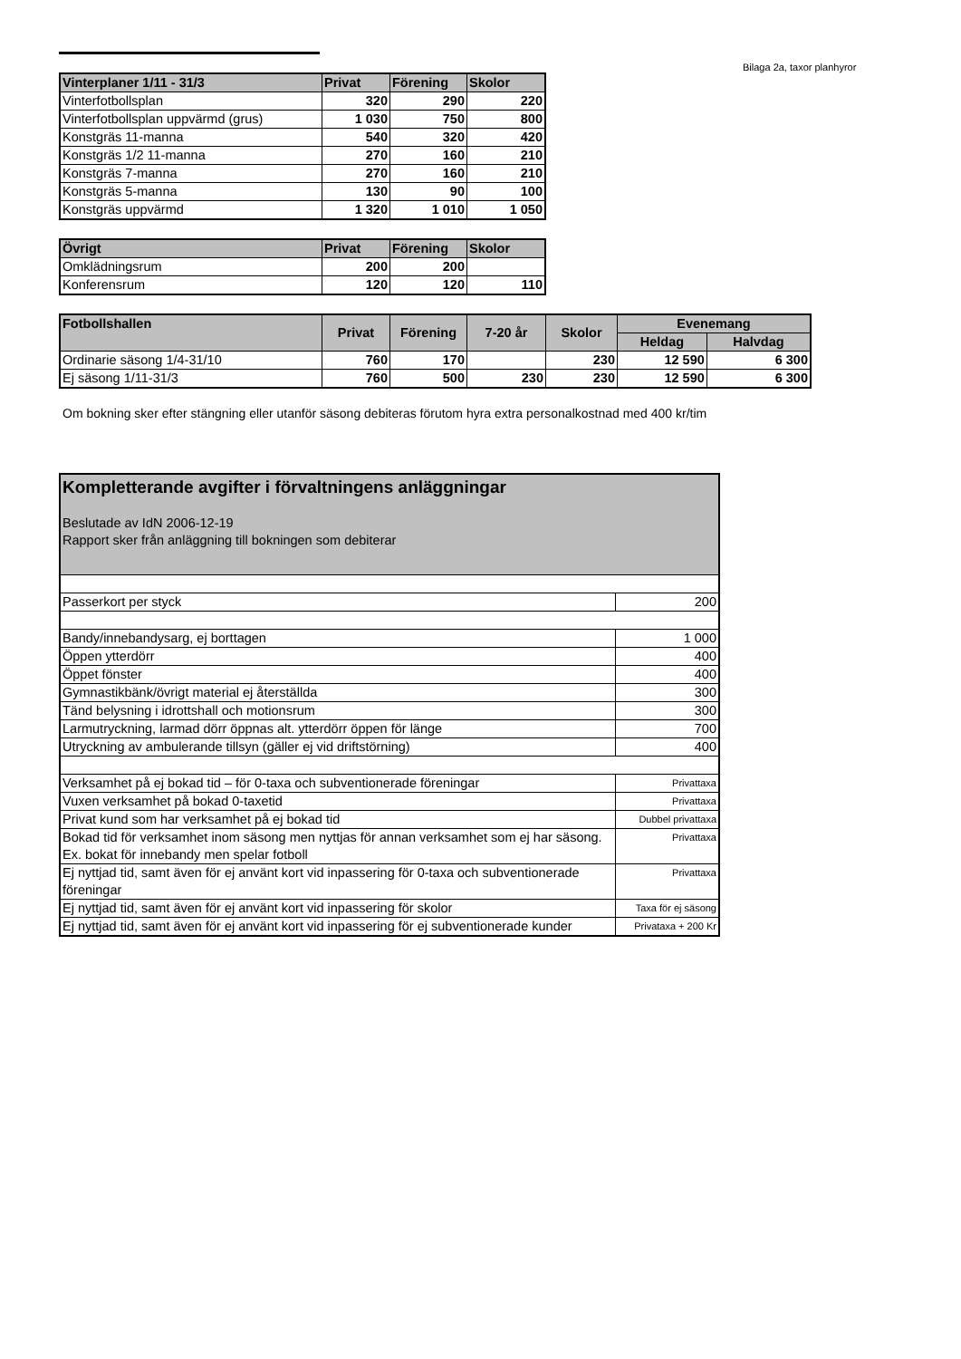Bilaga 2a, taxor planhyror
| Vinterplaner 1/11 - 31/3 | Privat | Förening | Skolor |
| --- | --- | --- | --- |
| Vinterfotbollsplan | 320 | 290 | 220 |
| Vinterfotbollsplan uppvärmd (grus) | 1 030 | 750 | 800 |
| Konstgräs 11-manna | 540 | 320 | 420 |
| Konstgräs 1/2 11-manna | 270 | 160 | 210 |
| Konstgräs 7-manna | 270 | 160 | 210 |
| Konstgräs 5-manna | 130 | 90 | 100 |
| Konstgräs uppvärmd | 1 320 | 1 010 | 1 050 |
| Övrigt | Privat | Förening | Skolor |
| --- | --- | --- | --- |
| Omklädningsrum | 200 | 200 | |
| Konferensrum | 120 | 120 | 110 |
| Fotbollshallen | Privat | Förening | 7-20 år | Skolor | Evenemang | |
| --- | --- | --- | --- | --- | --- | --- |
| | | | | | Heldag | Halvdag |
| Ordinarie säsong 1/4-31/10 | 760 | 170 | | 230 | 12 590 | 6 300 |
| Ej säsong 1/11-31/3 | 760 | 500 | 230 | 230 | 12 590 | 6 300 |
Om bokning sker efter stängning eller utanför säsong debiteras förutom hyra extra personalkostnad med 400 kr/tim
| Kompletterande avgifter i förvaltningens anläggningar Beslutade av IdN 2006-12-19 Rapport sker från anläggning till bokningen som debiterar | |
| --- | --- |
| Passerkort per styck | 200 |
| Bandy/innebandysarg, ej borttagen | 1 000 |
| Öppen ytterdörr | 400 |
| Öppet fönster | 400 |
| Gymnastikbänk/övrigt material ej återställda | 300 |
| Tänd belysning i idrottshall och motionsrum | 300 |
| Larmutryckning, larmad dörr öppnas alt. ytterdörr öppen för länge | 700 |
| Utryckning av ambulerande tillsyn (gäller ej vid driftstörning) | 400 |
| Verksamhet på ej bokad tid – för 0-taxa och subventionerade föreningar | Privattaxa |
| Vuxen verksamhet på bokad 0-taxetid | Privattaxa |
| Privat kund som har verksamhet på ej bokad tid | Dubbel privattaxa |
| Bokad tid för verksamhet inom säsong men nyttjas för annan verksamhet som ej har säsong. Ex. bokat för innebandy men spelar fotboll | Privattaxa |
| Ej nyttjad tid, samt även för ej använt kort vid inpassering för 0-taxa och subventionerade föreningar | Privattaxa |
| Ej nyttjad tid, samt även för ej använt kort vid inpassering för skolor | Taxa för ej säsong |
| Ej nyttjad tid, samt även för ej använt kort vid inpassering för ej subventionerade kunder | Privataxa + 200 Kr |